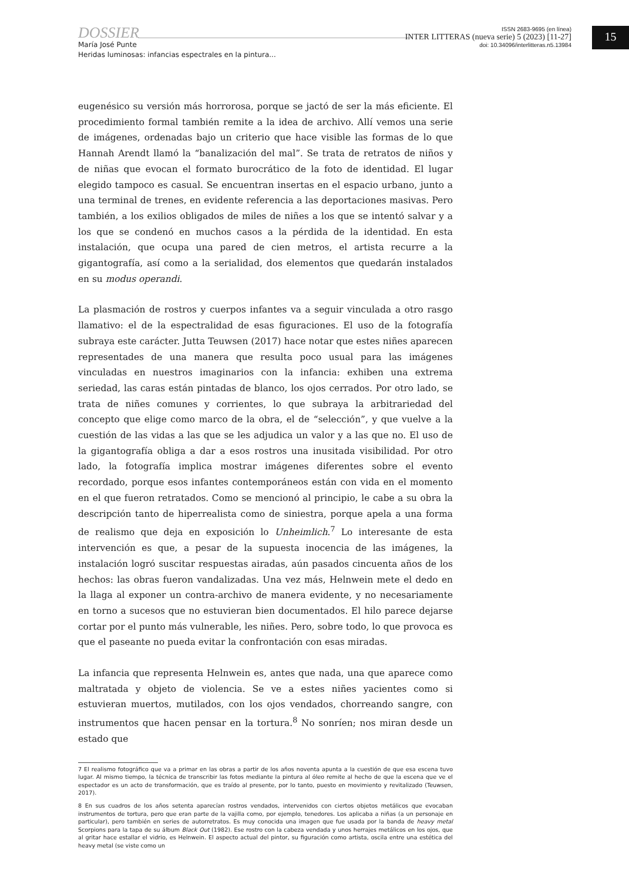DOSSIER
María José Punte
Heridas luminosas: infancias espectrales en la pintura...
ISSN 2683-9695 (en línea)
INTER LITTERAS (nueva serie) 5 (2023) [11-27]
doi: 10.34096/interlitteras.n5.13984
15
eugenésico su versión más horrorosa, porque se jactó de ser la más eficiente. El procedimiento formal también remite a la idea de archivo. Allí vemos una serie de imágenes, ordenadas bajo un criterio que hace visible las formas de lo que Hannah Arendt llamó la “banalización del mal”. Se trata de retratos de niños y de niñas que evocan el formato burocrático de la foto de identidad. El lugar elegido tampoco es casual. Se encuentran insertas en el espacio urbano, junto a una terminal de trenes, en evidente referencia a las deportaciones masivas. Pero también, a los exilios obligados de miles de niñes a los que se intentó salvar y a los que se condenó en muchos casos a la pérdida de la identidad. En esta instalación, que ocupa una pared de cien metros, el artista recurre a la gigantografía, así como a la serialidad, dos elementos que quedarán instalados en su modus operandi.
La plasmación de rostros y cuerpos infantes va a seguir vinculada a otro rasgo llamativo: el de la espectralidad de esas figuraciones. El uso de la fotografía subraya este carácter. Jutta Teuwsen (2017) hace notar que estes niñes aparecen representades de una manera que resulta poco usual para las imágenes vinculadas en nuestros imaginarios con la infancia: exhiben una extrema seriedad, las caras están pintadas de blanco, los ojos cerrados. Por otro lado, se trata de niñes comunes y corrientes, lo que subraya la arbitrariedad del concepto que elige como marco de la obra, el de “selección”, y que vuelve a la cuestión de las vidas a las que se les adjudica un valor y a las que no. El uso de la gigantografía obliga a dar a esos rostros una inusitada visibilidad. Por otro lado, la fotografía implica mostrar imágenes diferentes sobre el evento recordado, porque esos infantes contemporáneos están con vida en el momento en el que fueron retratados. Como se mencionó al principio, le cabe a su obra la descripción tanto de hiperrealista como de siniestra, porque apela a una forma de realismo que deja en exposición lo Unheimlich.<sup>7</sup> Lo interesante de esta intervención es que, a pesar de la supuesta inocencia de las imágenes, la instalación logró suscitar respuestas airadas, aún pasados cincuenta años de los hechos: las obras fueron vandalizadas. Una vez más, Helnwein mete el dedo en la llaga al exponer un contra-archivo de manera evidente, y no necesariamente en torno a sucesos que no estuvieran bien documentados. El hilo parece dejarse cortar por el punto más vulnerable, les niñes. Pero, sobre todo, lo que provoca es que el paseante no pueda evitar la confrontación con esas miradas.
La infancia que representa Helnwein es, antes que nada, una que aparece como maltratada y objeto de violencia. Se ve a estes niñes yacientes como si estuvieran muertos, mutilados, con los ojos vendados, chorreando sangre, con instrumentos que hacen pensar en la tortura.<sup>8</sup> No sonríen; nos miran desde un estado que
7 El realismo fotográfico que va a primar en las obras a partir de los años noventa apunta a la cuestión de que esa escena tuvo lugar. Al mismo tiempo, la técnica de transcribir las fotos mediante la pintura al óleo remite al hecho de que la escena que ve el espectador es un acto de transformación, que es traído al presente, por lo tanto, puesto en movimiento y revitalizado (Teuwsen, 2017).
8 En sus cuadros de los años setenta aparecían rostros vendados, intervenidos con ciertos objetos metálicos que evocaban instrumentos de tortura, pero que eran parte de la vajilla como, por ejemplo, tenedores. Los aplicaba a niñas (a un personaje en particular), pero también en series de autorretratos. Es muy conocida una imagen que fue usada por la banda de heavy metal Scorpions para la tapa de su álbum Black Out (1982). Ese rostro con la cabeza vendada y unos herrajes metálicos en los ojos, que al gritar hace estallar el vidrio, es Helnwein. El aspecto actual del pintor, su figuración como artista, oscila entre una estética del heavy metal (se viste como un